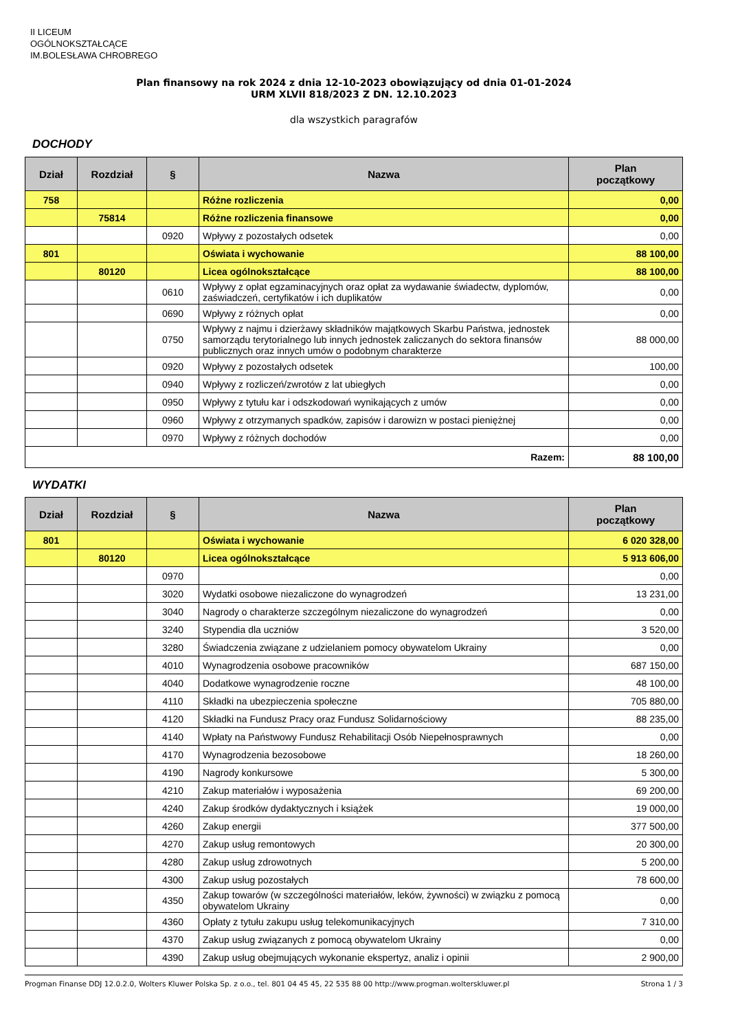II LICEUM
OGÓLNOKSZTAŁCĄCE
IM.BOLESŁAWA CHROBREGO
Plan finansowy na rok 2024 z dnia 12-10-2023 obowiązujący od dnia 01-01-2024
URM XLVII 818/2023 Z DN. 12.10.2023
dla wszystkich paragrafów
DOCHODY
| Dział | Rozdział | § | Nazwa | Plan początkowy |
| --- | --- | --- | --- | --- |
| 758 | | | Różne rozliczenia | 0,00 |
| | 75814 | | Różne rozliczenia finansowe | 0,00 |
| | | 0920 | Wpływy z pozostałych odsetek | 0,00 |
| 801 | | | Oświata i wychowanie | 88 100,00 |
| | 80120 | | Licea ogólnokształcące | 88 100,00 |
| | | 0610 | Wpływy z opłat egzaminacyjnych oraz opłat za wydawanie świadectw, dyplomów, zaświadczeń, certyfikatów i ich duplikatów | 0,00 |
| | | 0690 | Wpływy z różnych opłat | 0,00 |
| | | 0750 | Wpływy z najmu i dzierżawy składników majątkowych Skarbu Państwa, jednostek samorządu terytorialnego lub innych jednostek zaliczanych do sektora finansów publicznych oraz innych umów o podobnym charakterze | 88 000,00 |
| | | 0920 | Wpływy z pozostałych odsetek | 100,00 |
| | | 0940 | Wpływy z rozliczeń/zwrotów z lat ubiegłych | 0,00 |
| | | 0950 | Wpływy z tytułu kar i odszkodowań wynikających z umów | 0,00 |
| | | 0960 | Wpływy z otrzymanych spadków, zapisów i darowizn w postaci pieniężnej | 0,00 |
| | | 0970 | Wpływy z różnych dochodów | 0,00 |
| Razem: | | | | 88 100,00 |
WYDATKI
| Dział | Rozdział | § | Nazwa | Plan początkowy |
| --- | --- | --- | --- | --- |
| 801 | | | Oświata i wychowanie | 6 020 328,00 |
| | 80120 | | Licea ogólnokształcące | 5 913 606,00 |
| | | 0970 | | 0,00 |
| | | 3020 | Wydatki osobowe niezaliczone do wynagrodzeń | 13 231,00 |
| | | 3040 | Nagrody o charakterze szczególnym niezaliczone do wynagrodzeń | 0,00 |
| | | 3240 | Stypendia dla uczniów | 3 520,00 |
| | | 3280 | Świadczenia związane z udzielaniem pomocy obywatelom Ukrainy | 0,00 |
| | | 4010 | Wynagrodzenia osobowe pracowników | 687 150,00 |
| | | 4040 | Dodatkowe wynagrodzenie roczne | 48 100,00 |
| | | 4110 | Składki na ubezpieczenia społeczne | 705 880,00 |
| | | 4120 | Składki na Fundusz Pracy oraz Fundusz Solidarnościowy | 88 235,00 |
| | | 4140 | Wpłaty na Państwowy Fundusz Rehabilitacji Osób Niepełnosprawnych | 0,00 |
| | | 4170 | Wynagrodzenia bezosobowe | 18 260,00 |
| | | 4190 | Nagrody konkursowe | 5 300,00 |
| | | 4210 | Zakup materiałów i wyposażenia | 69 200,00 |
| | | 4240 | Zakup środków dydaktycznych i książek | 19 000,00 |
| | | 4260 | Zakup energii | 377 500,00 |
| | | 4270 | Zakup usług remontowych | 20 300,00 |
| | | 4280 | Zakup usług zdrowotnych | 5 200,00 |
| | | 4300 | Zakup usług pozostałych | 78 600,00 |
| | | 4350 | Zakup towarów (w szczególności materiałów, leków, żywności) w związku z pomocą obywatelom Ukrainy | 0,00 |
| | | 4360 | Opłaty z tytułu zakupu usług telekomunikacyjnych | 7 310,00 |
| | | 4370 | Zakup usług związanych z pomocą obywatelom Ukrainy | 0,00 |
| | | 4390 | Zakup usług obejmujących wykonanie ekspertyz, analiz i opinii | 2 900,00 |
Progman Finanse DDJ 12.0.2.0, Wolters Kluwer Polska Sp. z o.o., tel. 801 04 45 45, 22 535 88 00 http://www.progman.wolterskluwer.pl Strona 1 / 3